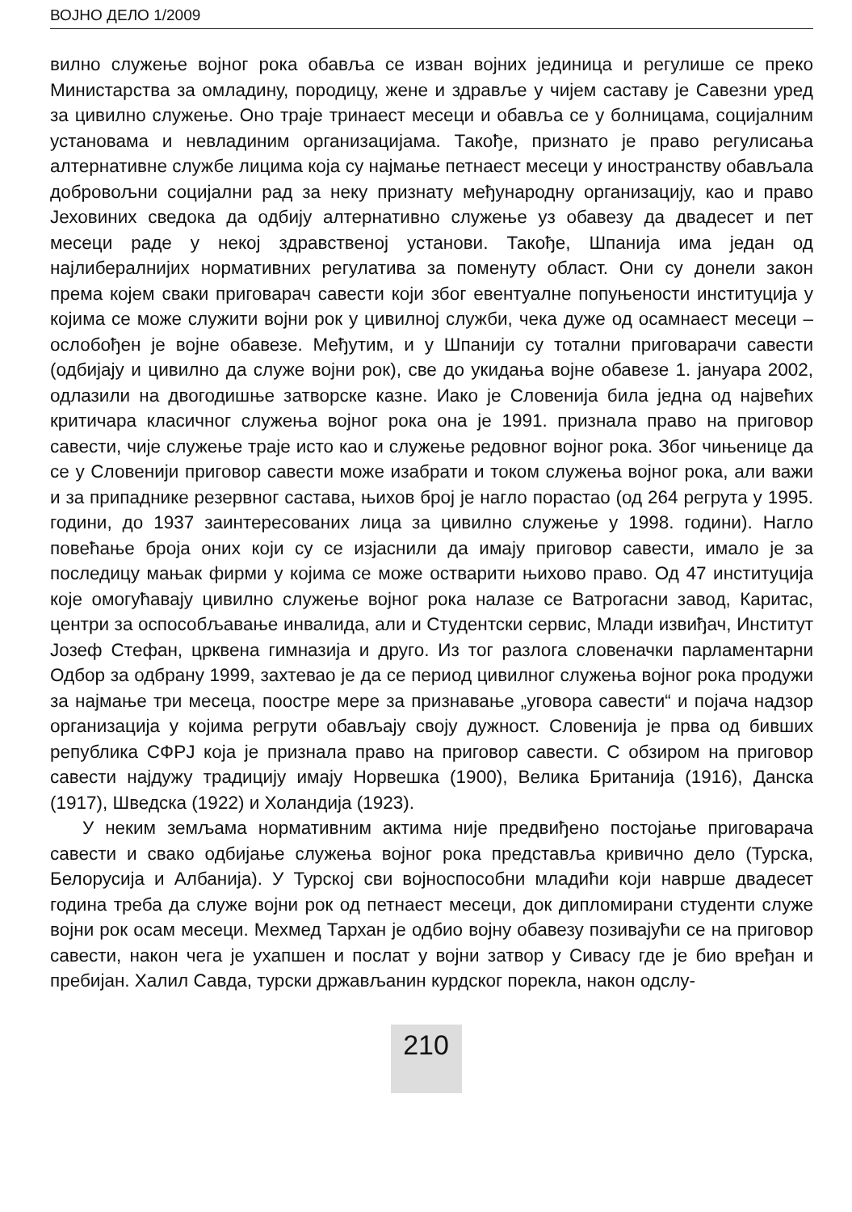ВОЈНО ДЕЛО 1/2009
вилно служење војног рока обавља се изван војних јединица и регулише се преко Министарства за омладину, породицу, жене и здравље у чијем саставу је Савезни уред за цивилно служење. Оно траје тринаест месеци и обавља се у болницама, социјалним установама и невладиним организацијама. Такође, признато је право регулисања алтернативне службе лицима која су најмање петнаест месеци у иностранству обављала добровољни социјални рад за неку признату међународну организацију, као и право Јеховиних сведока да одбију алтернативно служење уз обавезу да двадесет и пет месеци раде у некој здравственој установи. Такође, Шпанија има један од најлибералнијих нормативних регулатива за поменуту област. Они су донели закон према којем сваки приговарач савести који због евентуалне попуњености институција у којима се може служити војни рок у цивилној служби, чека дуже од осамнаест месеци – ослобођен је војне обавезе. Међутим, и у Шпанији су тотални приговарачи савести (одбијају и цивилно да служе војни рок), све до укидања војне обавезе 1. јануара 2002, одлазили на двогодишње затворске казне. Иако је Словенија била једна од највећих критичара класичног служења војног рока она је 1991. признала право на приговор савести, чије служење траје исто као и служење редовног војног рока. Због чињенице да се у Словенији приговор савести може изабрати и током служења војног рока, али важи и за припаднике резервног састава, њихов број је нагло порастао (од 264 регрута у 1995. години, до 1937 заинтересованих лица за цивилно служење у 1998. години). Нагло повећање броја оних који су се изјаснили да имају приговор савести, имало је за последицу мањак фирми у којима се може остварити њихово право. Од 47 институција које омогућавају цивилно служење војног рока налазе се Ватрогасни завод, Каритас, центри за оспособљавање инвалида, али и Студентски сервис, Млади извиђач, Институт Јозеф Стефан, црквена гимназија и друго. Из тог разлога словеначки парламентарни Одбор за одбрану 1999, захтевао је да се период цивилног служења војног рока продужи за најмање три месеца, поострe мере за признавање „уговора савести“ и појача надзор организација у којима регрути обављају своју дужност. Словенија је прва од бивших република СФРЈ која је признала право на приговор савести. С обзиром на приговор савести најдужу традицију имају Норвешка (1900), Велика Британија (1916), Данска (1917), Шведска (1922) и Холандија (1923).
У неким земљама нормативним актима није предвиђено постојање приговарача савести и свако одбијање служења војног рока представља кривично дело (Турска, Белорусија и Албанија). У Турској сви војноспособни младићи који наврше двадесет година треба да служе војни рок од петнаест месеци, док дипломирани студенти служе војни рок осам месеци. Мехмед Тархан је одбио војну обавезу позивајући се на приговор савести, након чега је ухапшен и послат у војни затвор у Сивасу где је био вређан и пребијан. Халил Савда, турски држављанин курдског порекла, након одслу-
210